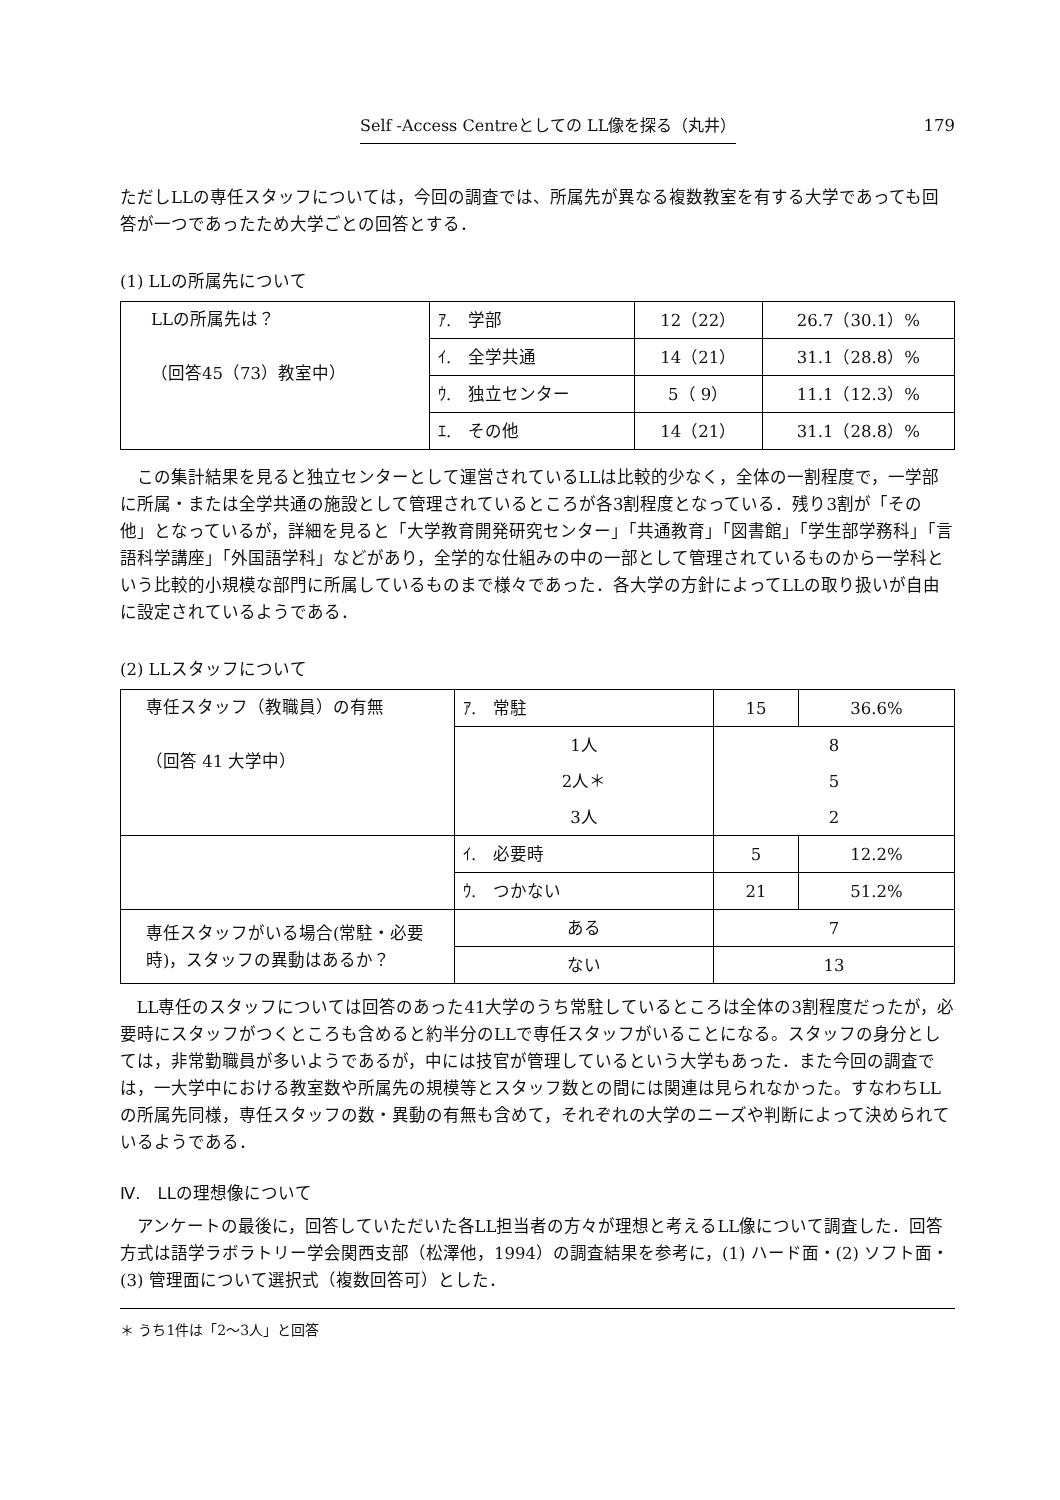Self -Access Centreとしての LL像を探る（丸井） 179
ただしLLの専任スタッフについては，今回の調査では、所属先が異なる複数教室を有する大学であっても回答が一つであったため大学ごとの回答とする．
(1) LLの所属先について
| LLの所属先は？ （回答45（73）教室中） | ｱ. 学部 | 12（22） | 26.7（30.1）% |
| | ｲ. 全学共通 | 14（21） | 31.1（28.8）% |
| | ｳ. 独立センター | 5（ 9） | 11.1（12.3）% |
| | ｴ. その他 | 14（21） | 31.1（28.8）% |
この集計結果を見ると独立センターとして運営されているLLは比較的少なく，全体の一割程度で，一学部に所属・または全学共通の施設として管理されているところが各3割程度となっている．残り3割が「その他」となっているが，詳細を見ると「大学教育開発研究センター」「共通教育」「図書館」「学生部学務科」「言語科学講座」「外国語学科」などがあり，全学的な仕組みの中の一部として管理されているものから一学科という比較的小規模な部門に所属しているものまで様々であった．各大学の方針によってLLの取り扱いが自由に設定されているようである．
(2) LLスタッフについて
| 専任スタッフ（教職員）の有無 （回答 41 大学中） | ｱ. 常駐 | 15 | 36.6% |
| | 1人 | 8 | |
| | 2人＊ | 5 | |
| | 3人 | 2 | |
| | ｲ. 必要時 | 5 | 12.2% |
| | ｳ. つかない | 21 | 51.2% |
| 専任スタッフがいる場合(常駐・必要時)，スタッフの異動はあるか？ | ある | 7 | |
| | ない | 13 | |
LL専任のスタッフについては回答のあった41大学のうち常駐しているところは全体の3割程度だったが，必要時にスタッフがつくところも含めると約半分のLLで専任スタッフがいることになる。スタッフの身分としては，非常勤職員が多いようであるが，中には技官が管理しているという大学もあった．また今回の調査では，一大学中における教室数や所属先の規模等とスタッフ数との間には関連は見られなかった。すなわちLLの所属先同様，専任スタッフの数・異動の有無も含めて，それぞれの大学のニーズや判断によって決められているようである．
Ⅳ.　LLの理想像について
アンケートの最後に，回答していただいた各LL担当者の方々が理想と考えるLL像について調査した．回答方式は語学ラボラトリー学会関西支部（松澤他，1994）の調査結果を参考に，(1) ハード面・(2) ソフト面・(3) 管理面について選択式（複数回答可）とした．
＊ うち1件は「2～3人」と回答